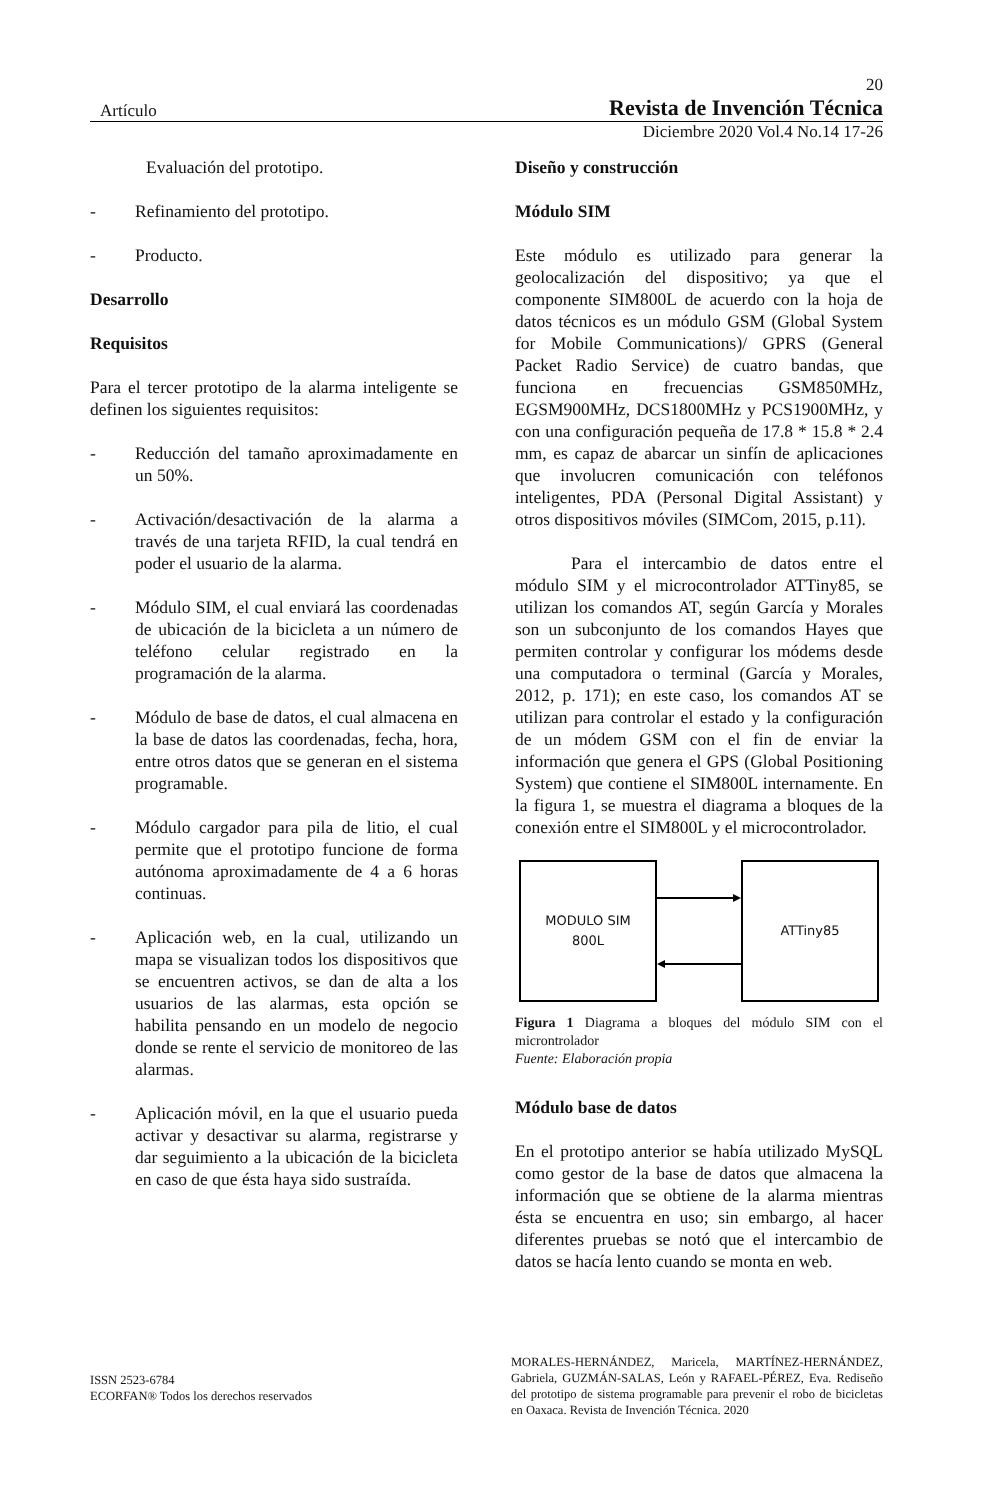20
Artículo Revista de Invención Técnica
Diciembre 2020 Vol.4 No.14 17-26
Evaluación del prototipo.
- Refinamiento del prototipo.
- Producto.
Desarrollo
Requisitos
Para el tercer prototipo de la alarma inteligente se definen los siguientes requisitos:
- Reducción del tamaño aproximadamente en un 50%.
- Activación/desactivación de la alarma a través de una tarjeta RFID, la cual tendrá en poder el usuario de la alarma.
- Módulo SIM, el cual enviará las coordenadas de ubicación de la bicicleta a un número de teléfono celular registrado en la programación de la alarma.
- Módulo de base de datos, el cual almacena en la base de datos las coordenadas, fecha, hora, entre otros datos que se generan en el sistema programable.
- Módulo cargador para pila de litio, el cual permite que el prototipo funcione de forma autónoma aproximadamente de 4 a 6 horas continuas.
- Aplicación web, en la cual, utilizando un mapa se visualizan todos los dispositivos que se encuentren activos, se dan de alta a los usuarios de las alarmas, esta opción se habilita pensando en un modelo de negocio donde se rente el servicio de monitoreo de las alarmas.
- Aplicación móvil, en la que el usuario pueda activar y desactivar su alarma, registrarse y dar seguimiento a la ubicación de la bicicleta en caso de que ésta haya sido sustraída.
Diseño y construcción
Módulo SIM
Este módulo es utilizado para generar la geolocalización del dispositivo; ya que el componente SIM800L de acuerdo con la hoja de datos técnicos es un módulo GSM (Global System for Mobile Communications)/ GPRS (General Packet Radio Service) de cuatro bandas, que funciona en frecuencias GSM850MHz, EGSM900MHz, DCS1800MHz y PCS1900MHz, y con una configuración pequeña de 17.8 * 15.8 * 2.4 mm, es capaz de abarcar un sinfín de aplicaciones que involucren comunicación con teléfonos inteligentes, PDA (Personal Digital Assistant) y otros dispositivos móviles (SIMCom, 2015, p.11).
Para el intercambio de datos entre el módulo SIM y el microcontrolador ATTiny85, se utilizan los comandos AT, según García y Morales son un subconjunto de los comandos Hayes que permiten controlar y configurar los módems desde una computadora o terminal (García y Morales, 2012, p. 171); en este caso, los comandos AT se utilizan para controlar el estado y la configuración de un módem GSM con el fin de enviar la información que genera el GPS (Global Positioning System) que contiene el SIM800L internamente. En la figura 1, se muestra el diagrama a bloques de la conexión entre el SIM800L y el microcontrolador.
MODULO SIM
800L
ATTiny85
Figura 1 Diagrama a bloques del módulo SIM con el microntrolador
Fuente: Elaboración propia
Módulo base de datos
En el prototipo anterior se había utilizado MySQL como gestor de la base de datos que almacena la información que se obtiene de la alarma mientras ésta se encuentra en uso; sin embargo, al hacer diferentes pruebas se notó que el intercambio de datos se hacía lento cuando se monta en web.
ISSN 2523-6784
ECORFAN® Todos los derechos reservados
MORALES-HERNÁNDEZ, Maricela, MARTÍNEZ-HERNÁNDEZ, Gabriela, GUZMÁN-SALAS, León y RAFAEL-PÉREZ, Eva. Rediseño del prototipo de sistema programable para prevenir el robo de bicicletas en Oaxaca. Revista de Invención Técnica. 2020